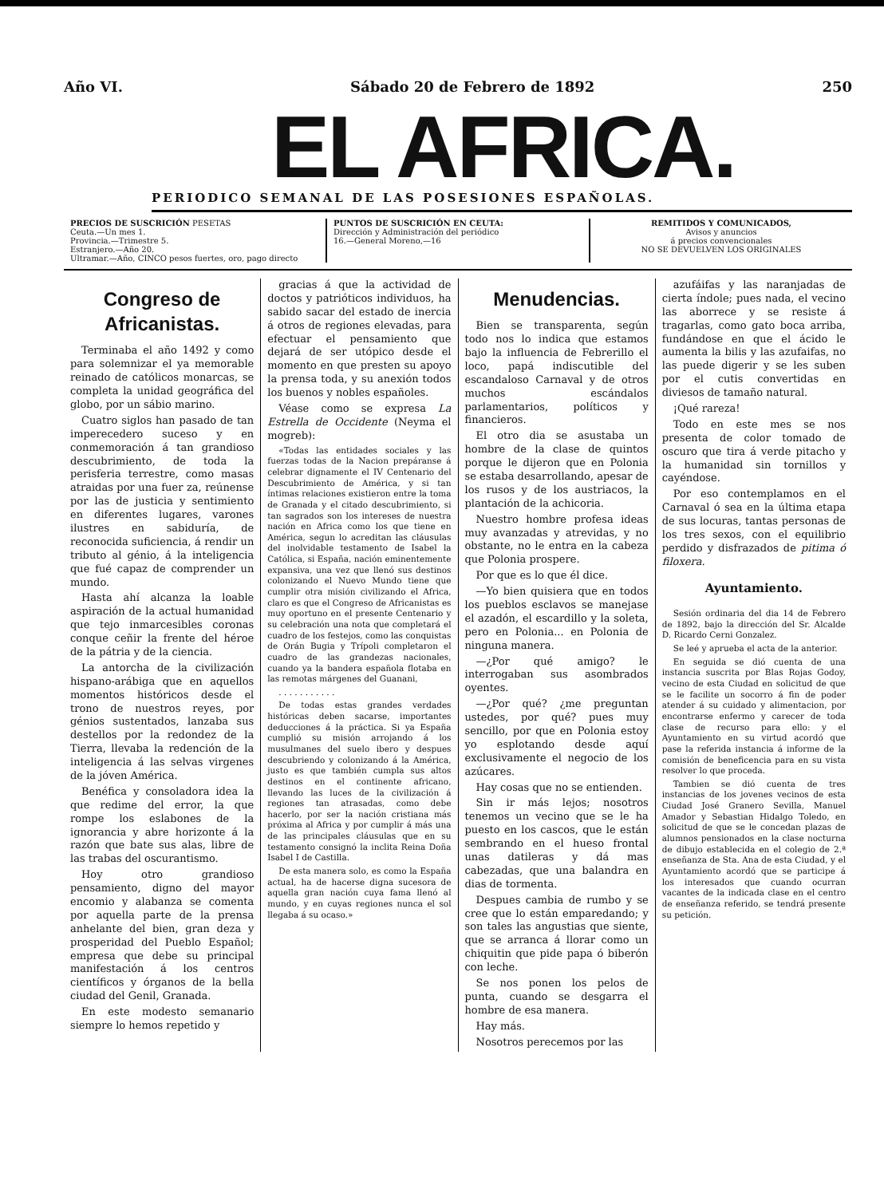Año VI. Sábado 20 de Febrero de 1892 250
EL AFRICA.
PERIODICO SEMANAL DE LAS POSESIONES ESPAÑOLAS.
PRECIOS DE SUSCRICIÓN PESETAS
Ceuta.—Un mes 1.
Provincia.—Trimestre 5.
Estranjero.—Año 20.
Ultramar.—Año, CINCO pesos fuertes, oro, pago directo
PUNTOS DE SUSCRICIÓN EN CEUTA:
Dirección y Administración del periódico
16.—General Moreno,—16
REMITIDOS Y COMUNICADOS,
Avisos y anuncios
á precios convencionales
NO SE DEVUELVEN LOS ORIGINALES
Congreso de Africanistas.
Terminaba el año 1492 y como para solemnizar el ya memorable reinado de católicos monarcas, se completa la unidad geográfica del globo, por un sábio marino.
Cuatro siglos han pasado de tan imperecedero suceso y en conmemoración á tan grandioso descubrimiento, de toda la perisferia terrestre, como masas atraidas por una fuer za, reúnense por las de justicia y sentimiento en diferentes lugares, varones ilustres en sabiduría, de reconocida suficiencia, á rendir un tributo al génio, á la inteligencia que fué capaz de comprender un mundo.
Hasta ahí alcanza la loable aspiración de la actual humanidad que tejo inmarcesibles coronas conque ceñir la frente del héroe de la pátria y de la ciencia.
La antorcha de la civilización hispano-arábiga que en aquellos momentos históricos desde el trono de nuestros reyes, por génios sustentados, lanzaba sus destellos por la redondez de la Tierra, llevaba la redención de la inteligencia á las selvas virgenes de la jóven América.
Benéfica y consoladora idea la que redime del error, la que rompe los eslabones de la ignorancia y abre horizonte á la razón que bate sus alas, libre de las trabas del oscurantismo.
Hoy otro grandioso pensamiento, digno del mayor encomio y alabanza se comenta por aquella parte de la prensa anhelante del bien, gran deza y prosperidad del Pueblo Español; empresa que debe su principal manifestación á los centros científicos y órganos de la bella ciudad del Genil, Granada.
En este modesto semanario siempre lo hemos repetido y
gracias á que la actividad de doctos y patrióticos individuos, ha sabido sacar del estado de inercia á otros de regiones elevadas, para efectuar el pensamiento que dejará de ser utópico desde el momento en que presten su apoyo la prensa toda, y su anexión todos los buenos y nobles españoles.
Véase como se expresa La Estrella de Occidente (Neyma el mogreb):
«Todas las entidades sociales y las fuerzas todas de la Nacion prepáranse á celebrar dignamente el IV Centenario del Descubrimiento de América, y si tan íntimas relaciones existieron entre la toma de Granada y el citado descubrimiento, si tan sagrados son los intereses de nuestra nación en Africa como los que tiene en América, segun lo acreditan las cláusulas del inolvidable testamento de Isabel la Católica, si España, nación eminentemente expansiva, una vez que llenó sus destinos colonizando el Nuevo Mundo tiene que cumplir otra misión civilizando el Africa, claro es que el Congreso de Africanistas es muy oportuno en el presente Centenario y su celebración una nota que completará el cuadro de los festejos, como las conquistas de Orán Bugia y Trípoli completaron el cuadro de las grandezas nacionales, cuando ya la bandera española flotaba en las remotas márgenes del Guanani,
. . . . . . . . . . .
De todas estas grandes verdades históricas deben sacarse, importantes deducciones á la práctica. Si ya España cumplió su misión arrojando á los musulmanes del suelo ibero y despues descubriendo y colonizando á la América, justo es que también cumpla sus altos destinos en el continente africano, llevando las luces de la civilización á regiones tan atrasadas, como debe hacerlo, por ser la nación cristiana más próxima al Africa y por cumplir á más una de las principales cláusulas que en su testamento consignó la inclita Reina Doña Isabel I de Castilla.
De esta manera solo, es como la España actual, ha de hacerse digna sucesora de aquella gran nación cuya fama llenó al mundo, y en cuyas regiones nunca el sol llegaba á su ocaso.»
Menudencias.
Bien se transparenta, según todo nos lo indica que estamos bajo la influencia de Febrerillo el loco, papá indiscutible del escandaloso Carnaval y de otros muchos escándalos parlamentarios, políticos y financieros.
El otro dia se asustaba un hombre de la clase de quintos porque le dijeron que en Polonia se estaba desarrollando, apesar de los rusos y de los austriacos, la plantación de la achicoria.
Nuestro hombre profesa ideas muy avanzadas y atrevidas, y no obstante, no le entra en la cabeza que Polonia prospere.
Por que es lo que él dice.
—Yo bien quisiera que en todos los pueblos esclavos se manejase el azadón, el escardillo y la soleta, pero en Polonia... en Polonia de ninguna manera.
—¿Por qué amigo? le interrogaban sus asombrados oyentes.
—¿Por qué? ¿me preguntan ustedes, por qué? pues muy sencillo, por que en Polonia estoy yo esplotando desde aquí exclusivamente el negocio de los azúcares.
Hay cosas que no se entienden.
Sin ir más lejos; nosotros tenemos un vecino que se le ha puesto en los cascos, que le están sembrando en el hueso frontal unas datileras y dá mas cabezadas, que una balandra en dias de tormenta.
Despues cambia de rumbo y se cree que lo están emparedando; y son tales las angustias que siente, que se arranca á llorar como un chiquitin que pide papa ó biberón con leche.
Se nos ponen los pelos de punta, cuando se desgarra el hombre de esa manera.
Hay más.
Nosotros perecemos por las
azufáifas y las naranjadas de cierta índole; pues nada, el vecino las aborrece y se resiste á tragarlas, como gato boca arriba, fundándose en que el ácido le aumenta la bilis y las azufaifas, no las puede digerir y se les suben por el cutis convertidas en diviesos de tamaño natural.
¡Qué rareza!
Todo en este mes se nos presenta de color tomado de oscuro que tira á verde pitacho y la humanidad sin tornillos y cayéndose.
Por eso contemplamos en el Carnaval ó sea en la última etapa de sus locuras, tantas personas de los tres sexos, con el equilibrio perdido y disfrazados de pitima ó filoxera.
Ayuntamiento.
Sesión ordinaria del dia 14 de Febrero de 1892, bajo la dirección del Sr. Alcalde D. Ricardo Cerni Gonzalez.
Se leé y aprueba el acta de la anterior.
En seguida se dió cuenta de una instancia suscrita por Blas Rojas Godoy, vecino de esta Ciudad en solicitud de que se le facilite un socorro á fin de poder atender á su cuidado y alimentacion, por encontrarse enfermo y carecer de toda clase de recurso para ello: y el Ayuntamiento en su virtud acordó que pase la referida instancia á informe de la comisión de beneficencia para en su vista resolver lo que proceda.
Tambien se dió cuenta de tres instancias de los jovenes vecinos de esta Ciudad José Granero Sevilla, Manuel Amador y Sebastian Hidalgo Toledo, en solicitud de que se le concedan plazas de alumnos pensionados en la clase nocturna de dibujo establecida en el colegio de 2.ª enseñanza de Sta. Ana de esta Ciudad, y el Ayuntamiento acordó que se participe á los interesados que cuando ocurran vacantes de la indicada clase en el centro de enseñanza referido, se tendrá presente su petición.